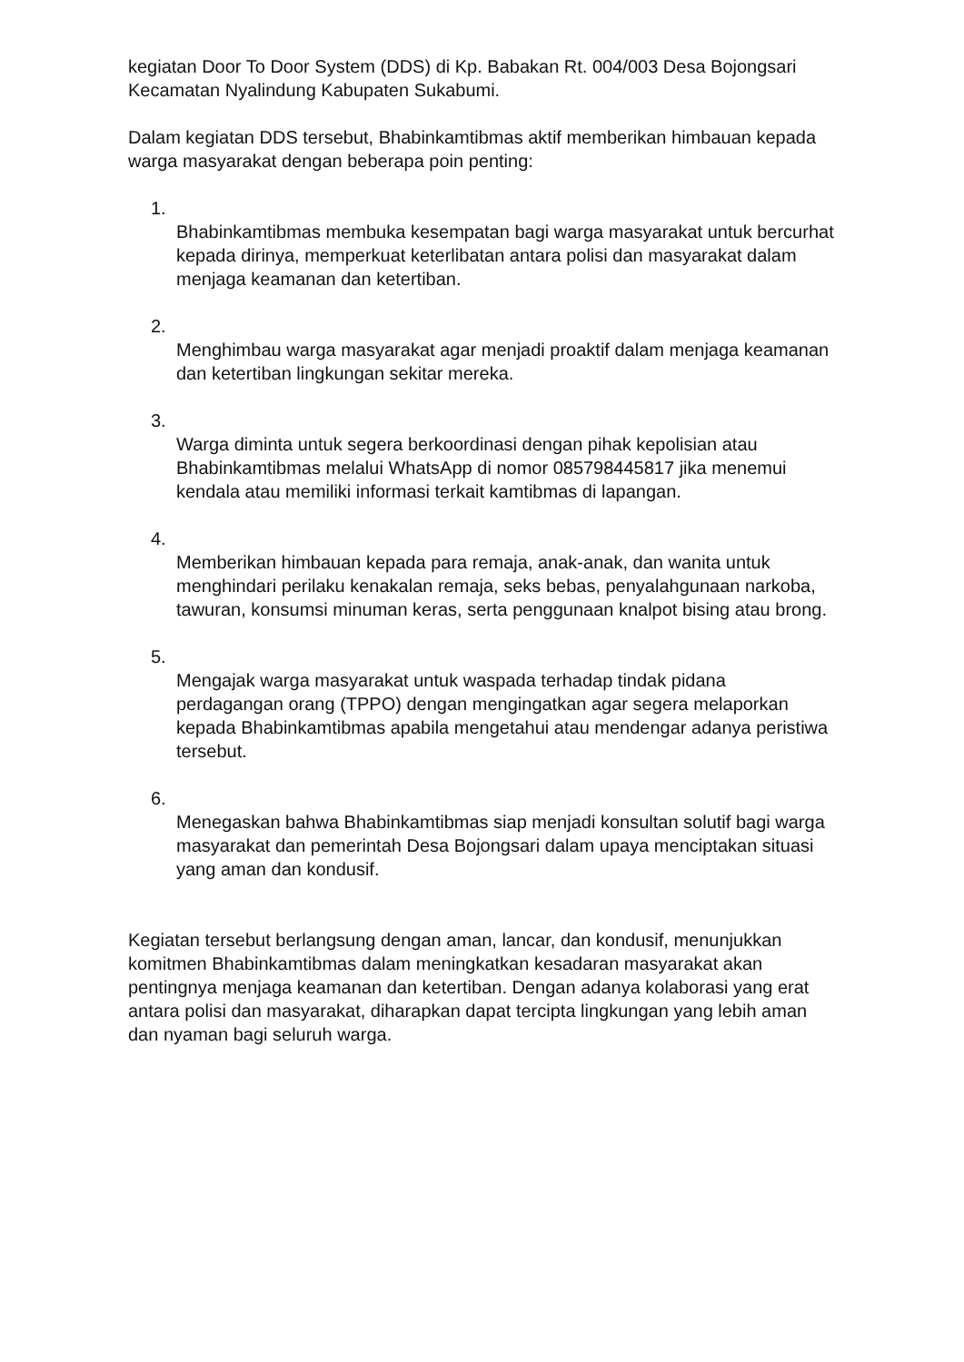kegiatan Door To Door System (DDS) di Kp. Babakan Rt. 004/003 Desa Bojongsari Kecamatan Nyalindung Kabupaten Sukabumi.
Dalam kegiatan DDS tersebut, Bhabinkamtibmas aktif memberikan himbauan kepada warga masyarakat dengan beberapa poin penting:
1.
Bhabinkamtibmas membuka kesempatan bagi warga masyarakat untuk bercurhat kepada dirinya, memperkuat keterlibatan antara polisi dan masyarakat dalam menjaga keamanan dan ketertiban.
2.
Menghimbau warga masyarakat agar menjadi proaktif dalam menjaga keamanan dan ketertiban lingkungan sekitar mereka.
3.
Warga diminta untuk segera berkoordinasi dengan pihak kepolisian atau Bhabinkamtibmas melalui WhatsApp di nomor 085798445817 jika menemui kendala atau memiliki informasi terkait kamtibmas di lapangan.
4.
Memberikan himbauan kepada para remaja, anak-anak, dan wanita untuk menghindari perilaku kenakalan remaja, seks bebas, penyalahgunaan narkoba, tawuran, konsumsi minuman keras, serta penggunaan knalpot bising atau brong.
5.
Mengajak warga masyarakat untuk waspada terhadap tindak pidana perdagangan orang (TPPO) dengan mengingatkan agar segera melaporkan kepada Bhabinkamtibmas apabila mengetahui atau mendengar adanya peristiwa tersebut.
6.
Menegaskan bahwa Bhabinkamtibmas siap menjadi konsultan solutif bagi warga masyarakat dan pemerintah Desa Bojongsari dalam upaya menciptakan situasi yang aman dan kondusif.
Kegiatan tersebut berlangsung dengan aman, lancar, dan kondusif, menunjukkan komitmen Bhabinkamtibmas dalam meningkatkan kesadaran masyarakat akan pentingnya menjaga keamanan dan ketertiban. Dengan adanya kolaborasi yang erat antara polisi dan masyarakat, diharapkan dapat tercipta lingkungan yang lebih aman dan nyaman bagi seluruh warga.